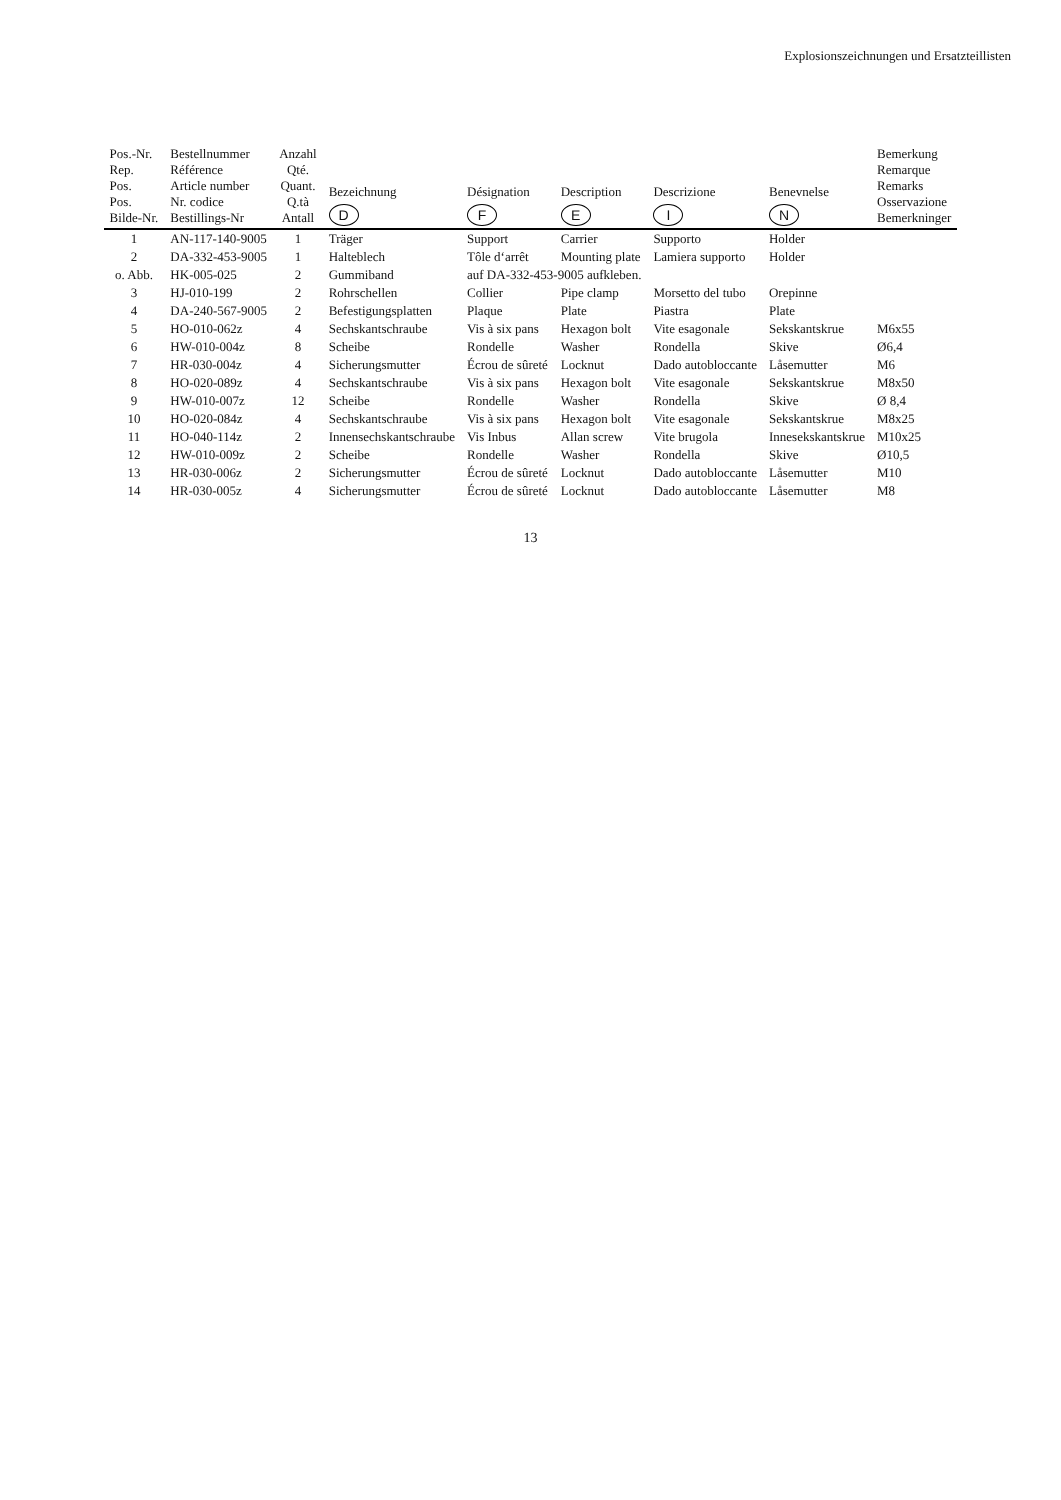Explosionszeichnungen und Ersatzteillisten
| Pos.-Nr. Rep. Pos. Pos. Bilde-Nr. | Bestellnummer Référence Article number Nr. codice Bestillings-Nr | Anzahl Qté. Quant. Q.tà Antall | Bezeichnung D | Désignation F | Description E | Descrizione I | Benevnelse N | Bemerkung Remarque Remarks Osservazione Bemerkninger |
| --- | --- | --- | --- | --- | --- | --- | --- | --- |
| 1 | AN-117-140-9005 | 1 | Träger | Support | Carrier | Supporto | Holder | |
| 2 | DA-332-453-9005 | 1 | Halteblech | Tôle d‘arrêt | Mounting plate | Lamiera supporto | Holder | |
| o. Abb. | HK-005-025 | 2 | Gummiband | auf DA-332-453-9005 aufkleben. | | | | |
| 3 | HJ-010-199 | 2 | Rohrschellen | Collier | Pipe clamp | Morsetto del tubo | Orepinne | |
| 4 | DA-240-567-9005 | 2 | Befestigungsplatten | Plaque | Plate | Piastra | Plate | |
| 5 | HO-010-062z | 4 | Sechskantschraube | Vis à six pans | Hexagon bolt | Vite esagonale | Sekskantskrue | M6x55 |
| 6 | HW-010-004z | 8 | Scheibe | Rondelle | Washer | Rondella | Skive | Ø6,4 |
| 7 | HR-030-004z | 4 | Sicherungsmutter | Écrou de sûreté | Locknut | Dado autobloccante | Låsemutter | M6 |
| 8 | HO-020-089z | 4 | Sechskantschraube | Vis à six pans | Hexagon bolt | Vite esagonale | Sekskantskrue | M8x50 |
| 9 | HW-010-007z | 12 | Scheibe | Rondelle | Washer | Rondella | Skive | Ø 8,4 |
| 10 | HO-020-084z | 4 | Sechskantschraube | Vis à six pans | Hexagon bolt | Vite esagonale | Sekskantskrue | M8x25 |
| 11 | HO-040-114z | 2 | Innensechskantschraube | Vis Inbus | Allan screw | Vite brugola | Innesekskantskrue | M10x25 |
| 12 | HW-010-009z | 2 | Scheibe | Rondelle | Washer | Rondella | Skive | Ø10,5 |
| 13 | HR-030-006z | 2 | Sicherungsmutter | Écrou de sûreté | Locknut | Dado autobloccante | Låsemutter | M10 |
| 14 | HR-030-005z | 4 | Sicherungsmutter | Écrou de sûreté | Locknut | Dado autobloccante | Låsemutter | M8 |
13